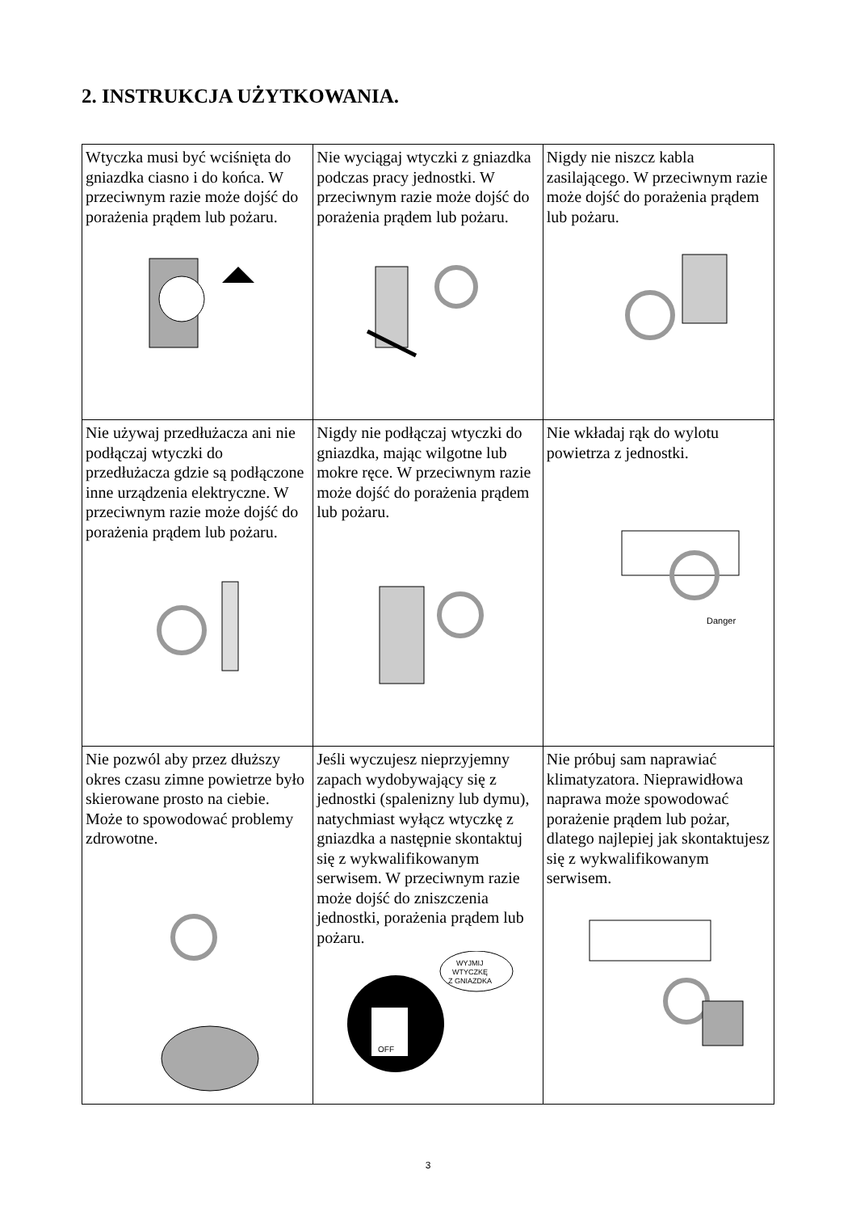2. INSTRUKCJA UŻYTKOWANIA.
| Wtyczka musi być wciśnięta do gniazdka ciasno i do końca. W przeciwnym razie może dojść do porażenia prądem lub pożaru. | Nie wyciągaj wtyczki z gniazdka podczas pracy jednostki. W przeciwnym razie może dojść do porażenia prądem lub pożaru. | Nigdy nie niszcz kabla zasilającego. W przeciwnym razie może dojść do porażenia prądem lub pożaru. |
| Nie używaj przedłużacza ani nie podłączaj wtyczki do przedłużacza gdzie są podłączone inne urządzenia elektryczne. W przeciwnym razie może dojść do porażenia prądem lub pożaru. | Nigdy nie podłączaj wtyczki do gniazdka, mając wilgotne lub mokre ręce. W przeciwnym razie może dojść do porażenia prądem lub pożaru. | Nie wkładaj rąk do wylotu powietrza z jednostki. Danger |
| Nie pozwól aby przez dłuższy okres czasu zimne powietrze było skierowane prosto na ciebie. Może to spowodować problemy zdrowotne. | Jeśli wyczujesz nieprzyjemny zapach wydobywający się z jednostki (spalenizny lub dymu), natychmiast wyłącz wtyczkę z gniazdka a następnie skontaktuj się z wykwalifikowanym serwisem. W przeciwnym razie może dojść do zniszczenia jednostki, porażenia prądem lub pożaru. WYJMIJ WTYCZKĘ Z GNIAZDKA OFF | Nie próbuj sam naprawiać klimatyzatora. Nieprawidłowa naprawa może spowodować porażenie prądem lub pożar, dlatego najlepiej jak skontaktujesz się z wykwalifikowanym serwisem. |
3